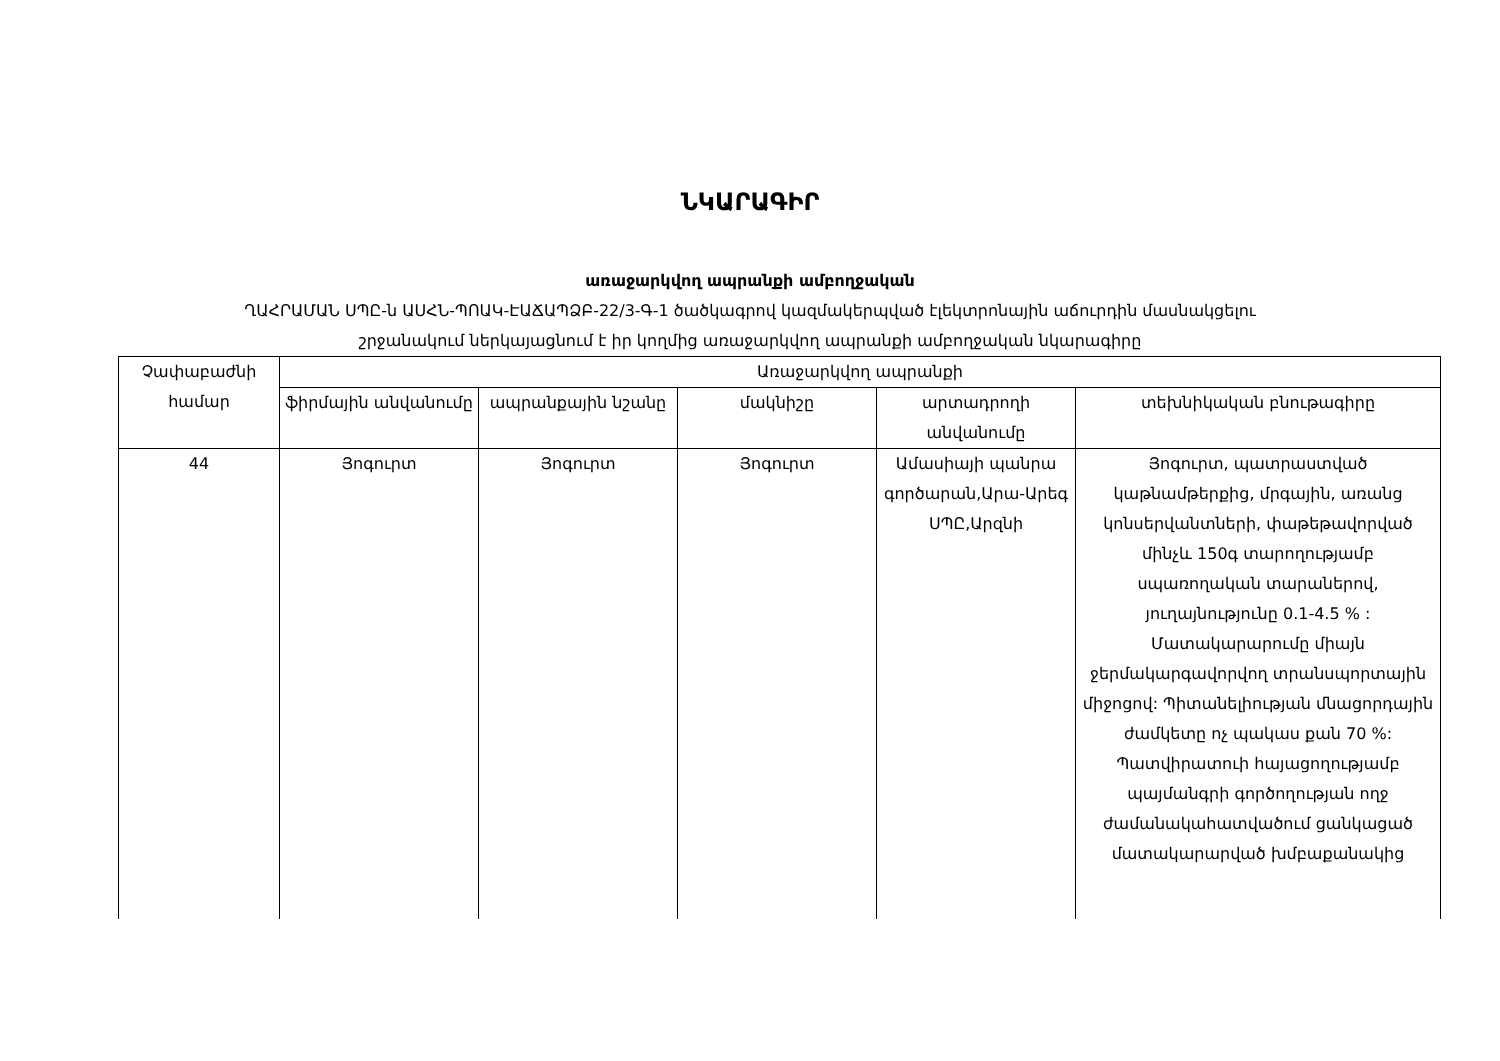ՆԿԱՐԱԳԻՐ
առաջարկվող ապրանքի ամբողջական
ՂԱՀՐԱՄԱՆ ՍՊԸ-ն ԱՍՀՆ-ՊՈԱԿ-ԷԱՃԱՊՁԲ-22/3-Գ-1 ծածկագրով կազմակերպված էլեկտրոնային աճուրդին մասնակցելու
շրջանակում ներկայացնում է իր կողմից առաջարկվող ապրանքի ամբողջական նկարագիրը
| Չափաբաժնի համար | Առաջարկվող ապրանքի | | | | |
| --- | --- | --- | --- | --- | --- |
| | ֆիրմային անվանումը | ապրանքային նշանը | մակնիշը | արտադրողի անվանումը | տեխնիկական բնութագիրը |
| 44 | Յոգուրտ | Յոգուրտ | Յոգուրտ | Ամասիայի պանրա գործարան,Արա-Արեգ ՍՊԸ,Արզնի | Յոգուրտ, պատրաստված կաթնամթերքից, մրգային, առանց կոնսերվանտների, փաթեթավորված մինչև 150գ տարողությամբ սպառողական տարաներով, յուղայնությունը 0.1-4.5 % : Մատակարարումը միայն ջերմակարգավորվող տրանսպորտային միջոցով: Պիտանելիության մնացորդային ժամկետը ոչ պակաս քան 70 %: Պատվիրատուի հայացողությամբ պայմանգրի գործողության ողջ ժամանակահատվածում ցանկացած մատակարարված խմբաքանակից |